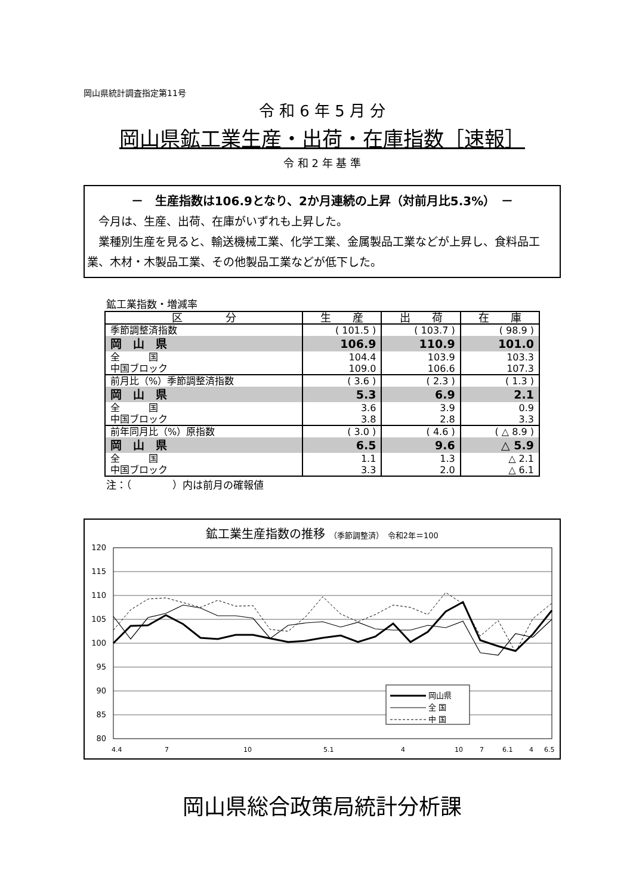岡山県統計調査指定第11号
令 和 6 年 5 月 分
岡山県鉱工業生産・出荷・在庫指数［速報］
令 和 2 年 基 準
－　生産指数は106.9となり、2か月連続の上昇（対前月比5.3%）　－
　今月は、生産、出荷、在庫がいずれも上昇した。
　業種別生産を見ると、輸送機械工業、化学工業、金属製品工業などが上昇し、食料品工業、木材・木製品工業、その他製品工業などが低下した。
鉱工業指数・増減率
| 区 分 | 生 産 | 出 荷 | 在 庫 |
| --- | --- | --- | --- |
| 季節調整済指数 | ( 101.5 ) | ( 103.7 ) | ( 98.9 ) |
| 岡 山 県 | 106.9 | 110.9 | 101.0 |
| 全 国 | 104.4 | 103.9 | 103.3 |
| 中国ブロック | 109.0 | 106.6 | 107.3 |
| 前月比（%）季節調整済指数 | ( 3.6 ) | ( 2.3 ) | ( 1.3 ) |
| 岡 山 県 | 5.3 | 6.9 | 2.1 |
| 全 国 | 3.6 | 3.9 | 0.9 |
| 中国ブロック | 3.8 | 2.8 | 3.3 |
| 前年同月比（%）原指数 | ( 3.0 ) | ( 4.6 ) | ( △ 8.9 ) |
| 岡 山 県 | 6.5 | 9.6 | △ 5.9 |
| 全 国 | 1.1 | 1.3 | △ 2.1 |
| 中国ブロック | 3.3 | 2.0 | △ 6.1 |
注：（　　　　）内は前月の確報値
鉱工業生産指数の推移 （季節調整済）　令和2年＝100
120
115
110
105
100
95
90
85
80
岡山県
全 国
中 国
4.4
7
10
5.1
4
7
10
6.1
4
6.5
岡山県総合政策局統計分析課